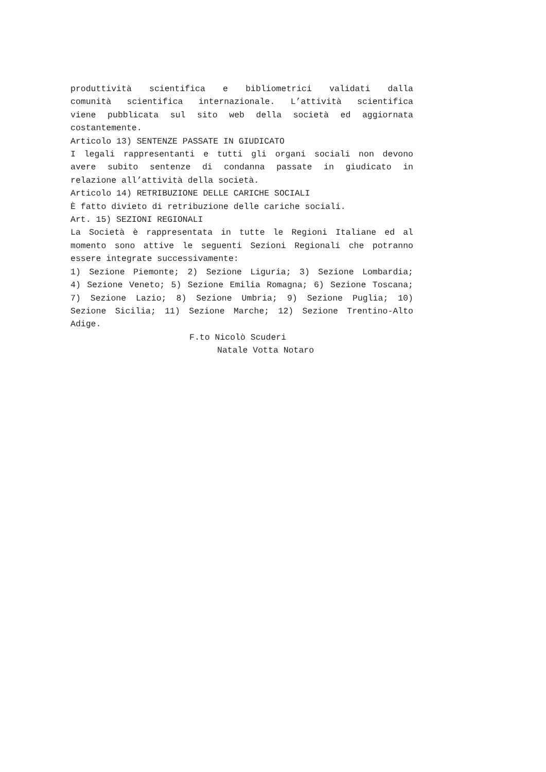produttività scientifica e bibliometrici validati dalla
comunità scientifica internazionale. L’attività scientifica
viene pubblicata sul sito web della società ed aggiornata
costantemente.
Articolo 13) SENTENZE PASSATE IN GIUDICATO
I legali rappresentanti e tutti gli organi sociali non devono
avere subito sentenze di condanna passate in giudicato in
relazione all’attività della società.
Articolo 14) RETRIBUZIONE DELLE CARICHE SOCIALI
È fatto divieto di retribuzione delle cariche sociali.
Art. 15) SEZIONI REGIONALI
La Società è rappresentata in tutte le Regioni Italiane ed al
momento sono attive le seguenti Sezioni Regionali che potranno
essere integrate successivamente:
1) Sezione Piemonte; 2) Sezione Liguria; 3) Sezione Lombardia;
4) Sezione Veneto; 5) Sezione Emilia Romagna; 6) Sezione Toscana;
7) Sezione Lazio; 8) Sezione Umbria; 9) Sezione Puglia; 10)
Sezione Sicilia; 11) Sezione Marche; 12) Sezione Trentino-Alto
Adige.
F.to Nicolò Scuderi
Natale Votta Notaro